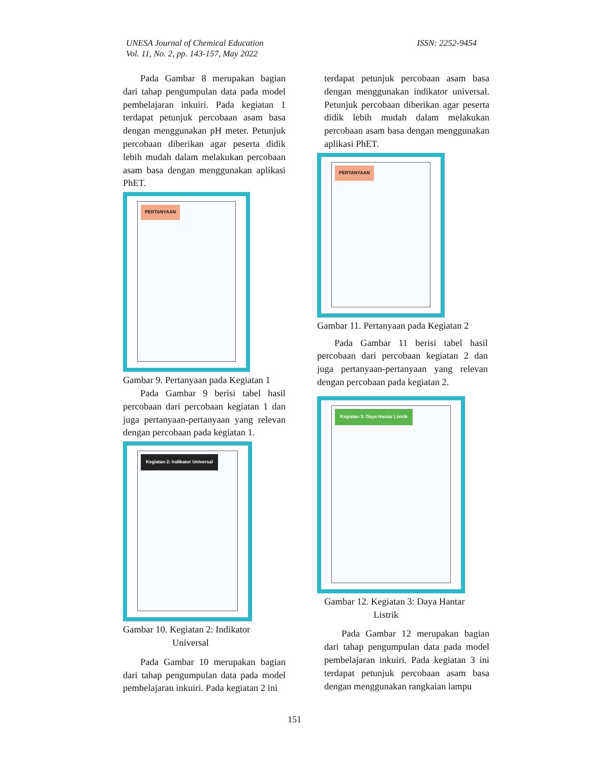UNESA Journal of Chemical Education
Vol. 11, No. 2, pp. 143-157, May 2022
ISSN: 2252-9454
Pada Gambar 8 merupakan bagian dari tahap pengumpulan data pada model pembelajaran inkuiri. Pada kegiatan 1 terdapat petunjuk percobaan asam basa dengan menggunakan pH meter. Petunjuk percobaan diberikan agar peserta didik lebih mudah dalam melakukan percobaan asam basa dengan menggunakan aplikasi PhET.
PERTANYAAN
Gambar 9. Pertanyaan pada Kegiatan 1
Pada Gambar 9 berisi tabel hasil percobaan dari percobaan kegiatan 1 dan juga pertanyaan-pertanyaan yang relevan dengan percobaan pada kegiatan 1.
Kegiatan 2: Indikator Universal
Gambar 10. Kegiatan 2: Indikator
Universal
Pada Gambar 10 merupakan bagian dari tahap pengumpulan data pada model pembelajaran inkuiri. Pada kegiatan 2 ini
terdapat petunjuk percobaan asam basa dengan menggunakan indikator universal. Petunjuk percobaan diberikan agar peserta didik lebih mudah dalam melakukan percobaan asam basa dengan menggunakan aplikasi PhET.
PERTANYAAN
Gambar 11. Pertanyaan pada Kegiatan 2
Pada Gambar 11 berisi tabel hasil percobaan dari percobaan kegiatan 2 dan juga pertanyaan-pertanyaan yang relevan dengan percobaan pada kegiatan 2.
Kegiatan 3: Daya Hantar Listrik
Gambar 12. Kegiatan 3: Daya Hantar
Listrik
Pada Gambar 12 merupakan bagian dari tahap pengumpulan data pada model pembelajaran inkuiri. Pada kegiatan 3 ini terdapat petunjuk percobaan asam basa dengan menggunakan rangkaian lampu
151